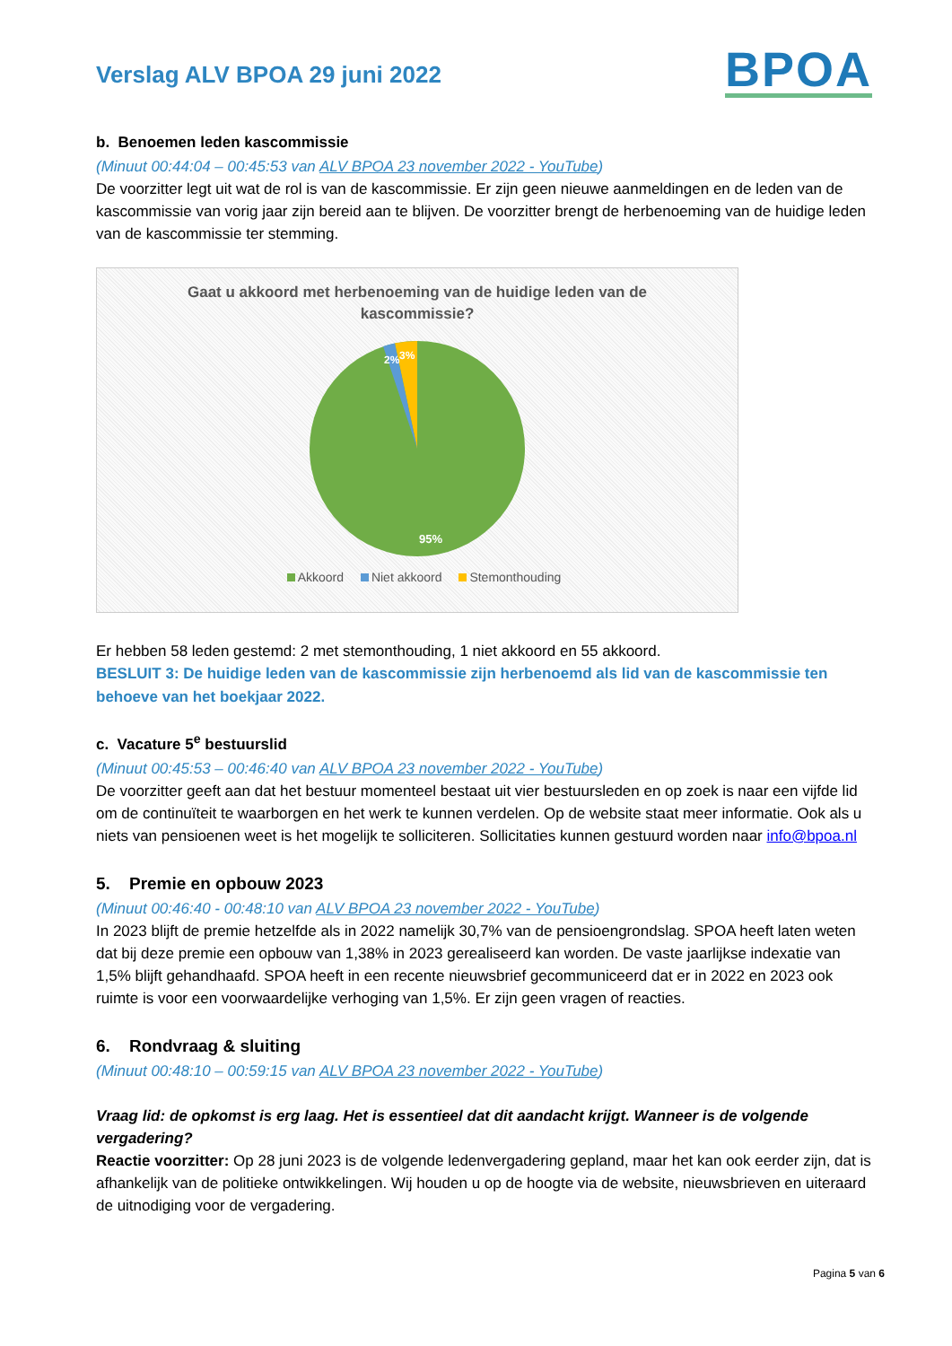Verslag ALV BPOA 29 juni 2022
BPOA
b. Benoemen leden kascommissie
(Minuut 00:44:04 – 00:45:53 van ALV BPOA 23 november 2022 - YouTube)
De voorzitter legt uit wat de rol is van de kascommissie. Er zijn geen nieuwe aanmeldingen en de leden van de kascommissie van vorig jaar zijn bereid aan te blijven. De voorzitter brengt de herbenoeming van de huidige leden van de kascommissie ter stemming.
Gaat u akkoord met herbenoeming van de huidige leden van de kascommissie?
2%
3%
95%
Akkoord Niet akkoord Stemonthouding
Er hebben 58 leden gestemd: 2 met stemonthouding, 1 niet akkoord en 55 akkoord.
BESLUIT 3: De huidige leden van de kascommissie zijn herbenoemd als lid van de kascommissie ten behoeve van het boekjaar 2022.
c. Vacature 5<sup>e</sup> bestuurslid
(Minuut 00:45:53 – 00:46:40 van ALV BPOA 23 november 2022 - YouTube)
De voorzitter geeft aan dat het bestuur momenteel bestaat uit vier bestuursleden en op zoek is naar een vijfde lid om de continuïteit te waarborgen en het werk te kunnen verdelen. Op de website staat meer informatie. Ook als u niets van pensioenen weet is het mogelijk te solliciteren. Sollicitaties kunnen gestuurd worden naar info@bpoa.nl
5. Premie en opbouw 2023
(Minuut 00:46:40 - 00:48:10 van ALV BPOA 23 november 2022 - YouTube)
In 2023 blijft de premie hetzelfde als in 2022 namelijk 30,7% van de pensioengrondslag. SPOA heeft laten weten dat bij deze premie een opbouw van 1,38% in 2023 gerealiseerd kan worden. De vaste jaarlijkse indexatie van 1,5% blijft gehandhaafd. SPOA heeft in een recente nieuwsbrief gecommuniceerd dat er in 2022 en 2023 ook ruimte is voor een voorwaardelijke verhoging van 1,5%. Er zijn geen vragen of reacties.
6. Rondvraag & sluiting
(Minuut 00:48:10 – 00:59:15 van ALV BPOA 23 november 2022 - YouTube)
Vraag lid: de opkomst is erg laag. Het is essentieel dat dit aandacht krijgt. Wanneer is de volgende vergadering?
Reactie voorzitter: Op 28 juni 2023 is de volgende ledenvergadering gepland, maar het kan ook eerder zijn, dat is afhankelijk van de politieke ontwikkelingen. Wij houden u op de hoogte via de website, nieuwsbrieven en uiteraard de uitnodiging voor de vergadering.
Pagina 5 van 6